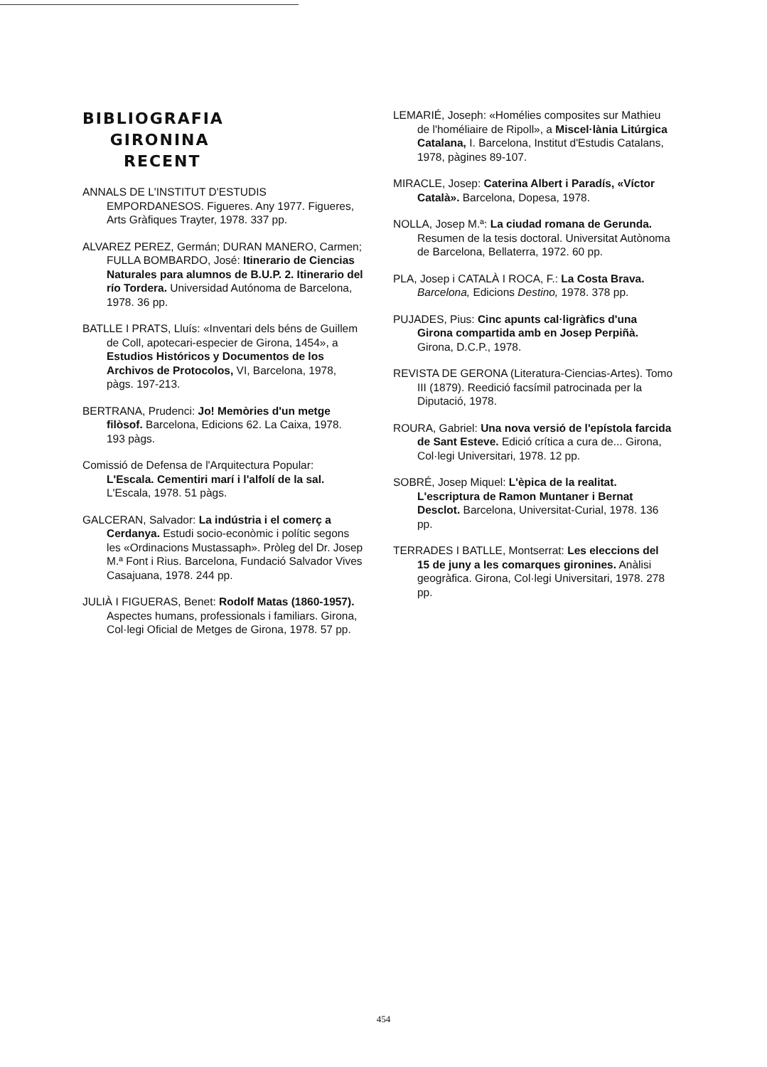BIBLIOGRAFIA
GIRONINA
RECENT
ANNALS DE L'INSTITUT D'ESTUDIS EMPORDANESOS. Figueres. Any 1977. Figueres, Arts Gràfiques Trayter, 1978. 337 pp.
ALVAREZ PEREZ, Germán; DURAN MANERO, Carmen; FULLA BOMBARDO, José: Itinerario de Ciencias Naturales para alumnos de B.U.P. 2. Itinerario del río Tordera. Universidad Autónoma de Barcelona, 1978. 36 pp.
BATLLE I PRATS, Lluís: «Inventari dels béns de Guillem de Coll, apotecari-especier de Girona, 1454», a Estudios Históricos y Documentos de los Archivos de Protocolos, VI, Barcelona, 1978, pàgs. 197-213.
BERTRANA, Prudenci: Jo! Memòries d'un metge filòsof. Barcelona, Edicions 62. La Caixa, 1978. 193 pàgs.
Comissió de Defensa de l'Arquitectura Popular: L'Escala. Cementiri marí i l'alfolí de la sal. L'Escala, 1978. 51 pàgs.
GALCERAN, Salvador: La indústria i el comerç a Cerdanya. Estudi socio-econòmic i polític segons les «Ordinacions Mustassaph». Pròleg del Dr. Josep M.ª Font i Rius. Barcelona, Fundació Salvador Vives Casajuana, 1978. 244 pp.
JULIÀ I FIGUERAS, Benet: Rodolf Matas (1860-1957). Aspectes humans, professionals i familiars. Girona, Col·legi Oficial de Metges de Girona, 1978. 57 pp.
LEMARIÉ, Joseph: «Homélies composites sur Mathieu de l'homéliaire de Ripoll», a Miscel·lània Litúrgica Catalana, I. Barcelona, Institut d'Estudis Catalans, 1978, pàgines 89-107.
MIRACLE, Josep: Caterina Albert i Paradís, «Víctor Català». Barcelona, Dopesa, 1978.
NOLLA, Josep M.ª: La ciudad romana de Gerunda. Resumen de la tesis doctoral. Universitat Autònoma de Barcelona, Bellaterra, 1972. 60 pp.
PLA, Josep i CATALÀ I ROCA, F.: La Costa Brava. Barcelona, Edicions Destino, 1978. 378 pp.
PUJADES, Pius: Cinc apunts cal·ligràfics d'una Girona compartida amb en Josep Perpiñà. Girona, D.C.P., 1978.
REVISTA DE GERONA (Literatura-Ciencias-Artes). Tomo III (1879). Reedició facsímil patrocinada per la Diputació, 1978.
ROURA, Gabriel: Una nova versió de l'epístola farcida de Sant Esteve. Edició crítica a cura de... Girona, Col·legi Universitari, 1978. 12 pp.
SOBRÉ, Josep Miquel: L'èpica de la realitat. L'escriptura de Ramon Muntaner i Bernat Desclot. Barcelona, Universitat-Curial, 1978. 136 pp.
TERRADES I BATLLE, Montserrat: Les eleccions del 15 de juny a les comarques gironines. Anàlisi geogràfica. Girona, Col·legi Universitari, 1978. 278 pp.
454